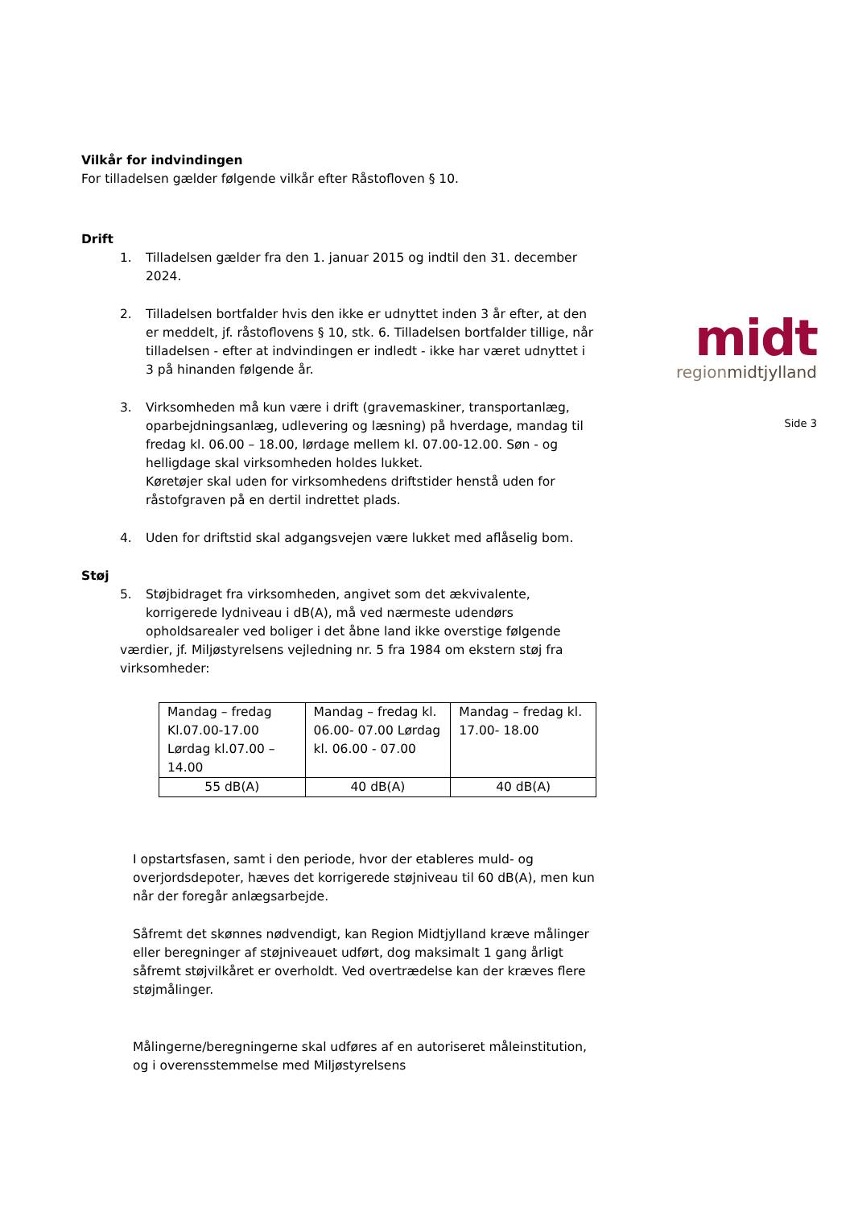Vilkår for indvindingen
For tilladelsen gælder følgende vilkår efter Råstofloven § 10.
Drift
1. Tilladelsen gælder fra den 1. januar 2015 og indtil den 31. december 2024.
2. Tilladelsen bortfalder hvis den ikke er udnyttet inden 3 år efter, at den er meddelt, jf. råstoflovens § 10, stk. 6. Tilladelsen bortfalder tillige, når tilladelsen - efter at indvindingen er indledt - ikke har været udnyttet i 3 på hinanden følgende år.
3. Virksomheden må kun være i drift (gravemaskiner, transportanlæg, oparbejdningsanlæg, udlevering og læsning) på hverdage, mandag til fredag kl. 06.00 – 18.00, lørdage mellem kl. 07.00-12.00. Søn - og helligdage skal virksomheden holdes lukket.
Køretøjer skal uden for virksomhedens driftstider henstå uden for råstofgraven på en dertil indrettet plads.
4. Uden for driftstid skal adgangsvejen være lukket med aflåselig bom.
Støj
5. Støjbidraget fra virksomheden, angivet som det ækvivalente, korrigerede lydniveau i dB(A), må ved nærmeste udendørs opholdsarealer ved boliger i det åbne land ikke overstige følgende
værdier, jf. Miljøstyrelsens vejledning nr. 5 fra 1984 om ekstern støj fra virksomheder:
| Mandag – fredag Kl.07.00-17.00 Lørdag kl.07.00 – 14.00 | Mandag – fredag kl. 06.00- 07.00 Lørdag kl. 06.00 - 07.00 | Mandag – fredag kl. 17.00- 18.00 |
| 55 dB(A) | 40 dB(A) | 40 dB(A) |
I opstartsfasen, samt i den periode, hvor der etableres muld- og overjordsdepoter, hæves det korrigerede støjniveau til 60 dB(A), men kun når der foregår anlægsarbejde.
Såfremt det skønnes nødvendigt, kan Region Midtjylland kræve målinger eller beregninger af støjniveauet udført, dog maksimalt 1 gang årligt såfremt støjvilkåret er overholdt. Ved overtrædelse kan der kræves flere støjmålinger.
Målingerne/beregningerne skal udføres af en autoriseret måleinstitution, og i overensstemmelse med Miljøstyrelsens
midt
regionmidtjylland
Side 3